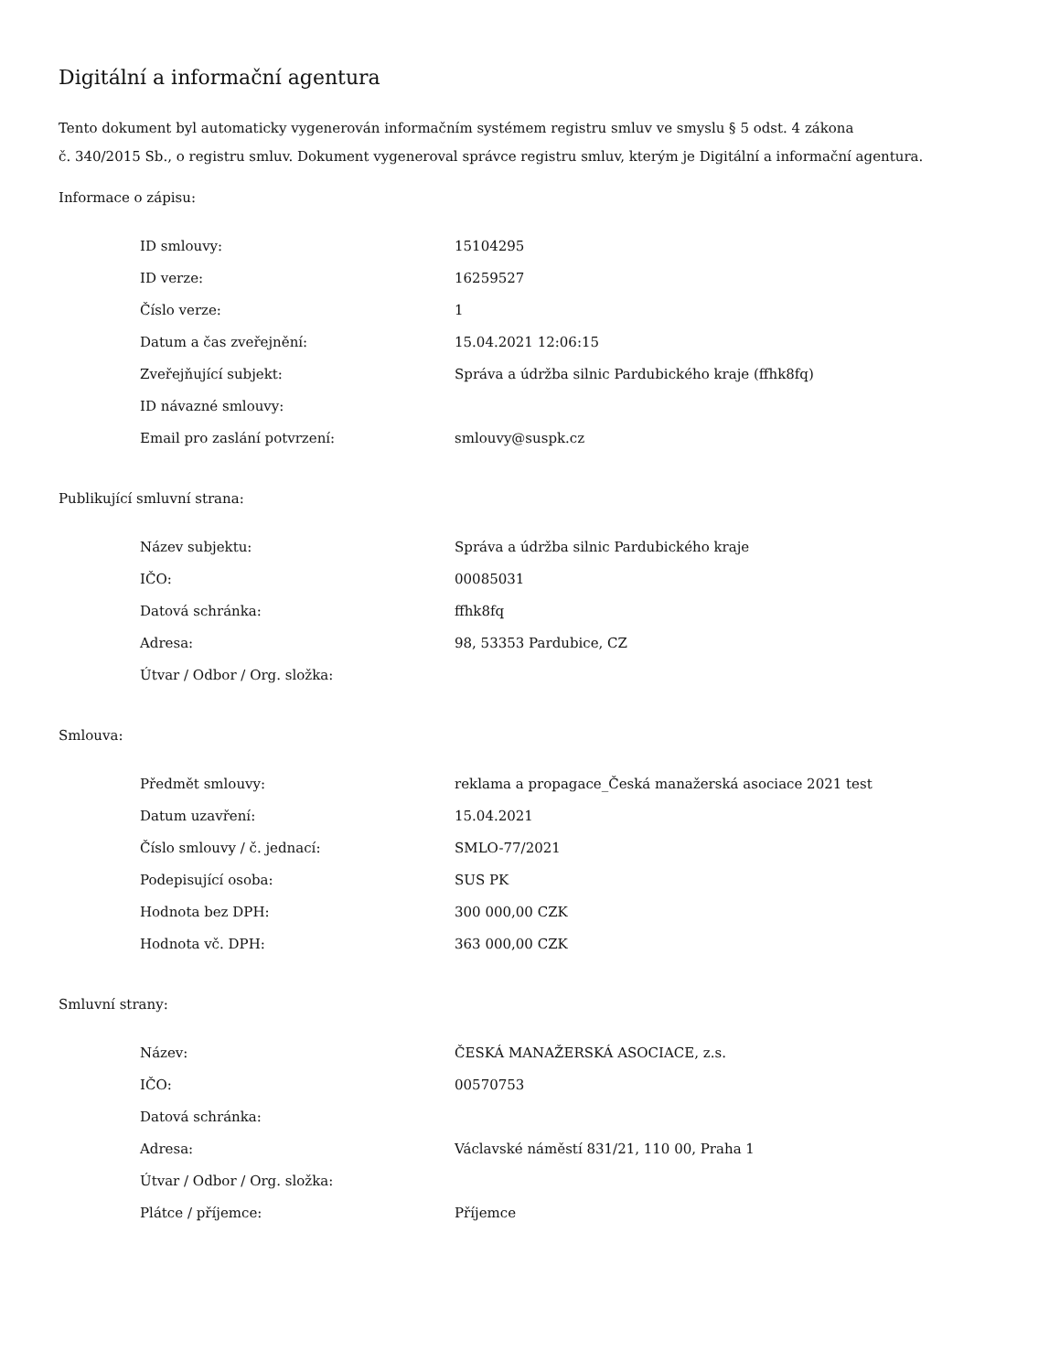Digitální a informační agentura
Tento dokument byl automaticky vygenerován informačním systémem registru smluv ve smyslu § 5 odst. 4 zákona
č. 340/2015 Sb., o registru smluv. Dokument vygeneroval správce registru smluv, kterým je Digitální a informační agentura.
Informace o zápisu:
| ID smlouvy: | 15104295 |
| ID verze: | 16259527 |
| Číslo verze: | 1 |
| Datum a čas zveřejnění: | 15.04.2021 12:06:15 |
| Zveřejňující subjekt: | Správa a údržba silnic Pardubického kraje (ffhk8fq) |
| ID návazné smlouvy: | |
| Email pro zaslání potvrzení: | smlouvy@suspk.cz |
Publikující smluvní strana:
| Název subjektu: | Správa a údržba silnic Pardubického kraje |
| IČO: | 00085031 |
| Datová schránka: | ffhk8fq |
| Adresa: | 98, 53353 Pardubice, CZ |
| Útvar / Odbor / Org. složka: | |
Smlouva:
| Předmět smlouvy: | reklama a propagace_Česká manažerská asociace 2021 test |
| Datum uzavření: | 15.04.2021 |
| Číslo smlouvy / č. jednací: | SMLO-77/2021 |
| Podepisující osoba: | SUS PK |
| Hodnota bez DPH: | 300 000,00 CZK |
| Hodnota vč. DPH: | 363 000,00 CZK |
Smluvní strany:
| Název: | ČESKÁ MANAŽERSKÁ ASOCIACE, z.s. |
| IČO: | 00570753 |
| Datová schránka: | |
| Adresa: | Václavské náměstí 831/21, 110 00, Praha 1 |
| Útvar / Odbor / Org. složka: | |
| Plátce / příjemce: | Příjemce |